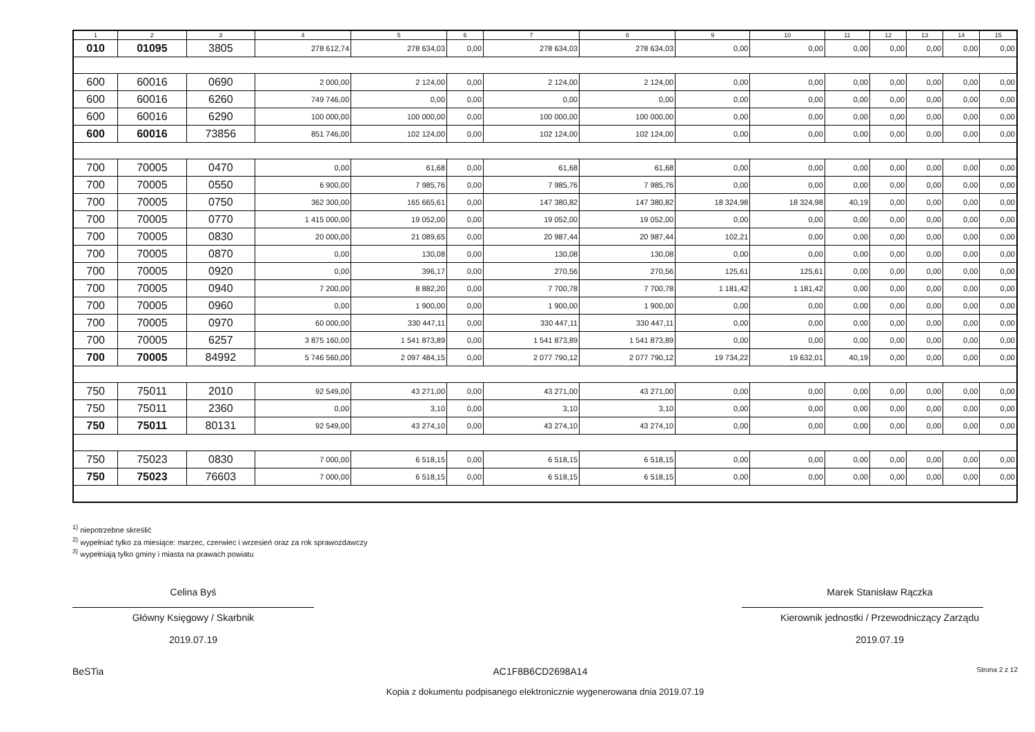| 1 | 2 | 3 | 4 | 5 | 6 | 7 | 8 | 9 | 10 | 11 | 12 | 13 | 14 | 15 |
| --- | --- | --- | --- | --- | --- | --- | --- | --- | --- | --- | --- | --- | --- | --- |
| 010 | 01095 | 3805 | 278 612,74 | 278 634,03 | 0,00 | 278 634,03 | 278 634,03 | 0,00 | 0,00 | 0,00 | 0,00 | 0,00 | 0,00 | 0,00 |
| 600 | 60016 | 0690 | 2 000,00 | 2 124,00 | 0,00 | 2 124,00 | 2 124,00 | 0,00 | 0,00 | 0,00 | 0,00 | 0,00 | 0,00 | 0,00 |
| 600 | 60016 | 6260 | 749 746,00 | 0,00 | 0,00 | 0,00 | 0,00 | 0,00 | 0,00 | 0,00 | 0,00 | 0,00 | 0,00 | 0,00 |
| 600 | 60016 | 6290 | 100 000,00 | 100 000,00 | 0,00 | 100 000,00 | 100 000,00 | 0,00 | 0,00 | 0,00 | 0,00 | 0,00 | 0,00 | 0,00 |
| 600 | 60016 | 73856 | 851 746,00 | 102 124,00 | 0,00 | 102 124,00 | 102 124,00 | 0,00 | 0,00 | 0,00 | 0,00 | 0,00 | 0,00 | 0,00 |
| 700 | 70005 | 0470 | 0,00 | 61,68 | 0,00 | 61,68 | 61,68 | 0,00 | 0,00 | 0,00 | 0,00 | 0,00 | 0,00 | 0,00 |
| 700 | 70005 | 0550 | 6 900,00 | 7 985,76 | 0,00 | 7 985,76 | 7 985,76 | 0,00 | 0,00 | 0,00 | 0,00 | 0,00 | 0,00 | 0,00 |
| 700 | 70005 | 0750 | 362 300,00 | 165 665,61 | 0,00 | 147 380,82 | 147 380,82 | 18 324,98 | 18 324,98 | 40,19 | 0,00 | 0,00 | 0,00 | 0,00 |
| 700 | 70005 | 0770 | 1 415 000,00 | 19 052,00 | 0,00 | 19 052,00 | 19 052,00 | 0,00 | 0,00 | 0,00 | 0,00 | 0,00 | 0,00 | 0,00 |
| 700 | 70005 | 0830 | 20 000,00 | 21 089,65 | 0,00 | 20 987,44 | 20 987,44 | 102,21 | 0,00 | 0,00 | 0,00 | 0,00 | 0,00 | 0,00 |
| 700 | 70005 | 0870 | 0,00 | 130,08 | 0,00 | 130,08 | 130,08 | 0,00 | 0,00 | 0,00 | 0,00 | 0,00 | 0,00 | 0,00 |
| 700 | 70005 | 0920 | 0,00 | 396,17 | 0,00 | 270,56 | 270,56 | 125,61 | 125,61 | 0,00 | 0,00 | 0,00 | 0,00 | 0,00 |
| 700 | 70005 | 0940 | 7 200,00 | 8 882,20 | 0,00 | 7 700,78 | 7 700,78 | 1 181,42 | 1 181,42 | 0,00 | 0,00 | 0,00 | 0,00 | 0,00 |
| 700 | 70005 | 0960 | 0,00 | 1 900,00 | 0,00 | 1 900,00 | 1 900,00 | 0,00 | 0,00 | 0,00 | 0,00 | 0,00 | 0,00 | 0,00 |
| 700 | 70005 | 0970 | 60 000,00 | 330 447,11 | 0,00 | 330 447,11 | 330 447,11 | 0,00 | 0,00 | 0,00 | 0,00 | 0,00 | 0,00 | 0,00 |
| 700 | 70005 | 6257 | 3 875 160,00 | 1 541 873,89 | 0,00 | 1 541 873,89 | 1 541 873,89 | 0,00 | 0,00 | 0,00 | 0,00 | 0,00 | 0,00 | 0,00 |
| 700 | 70005 | 84992 | 5 746 560,00 | 2 097 484,15 | 0,00 | 2 077 790,12 | 2 077 790,12 | 19 734,22 | 19 632,01 | 40,19 | 0,00 | 0,00 | 0,00 | 0,00 |
| 750 | 75011 | 2010 | 92 549,00 | 43 271,00 | 0,00 | 43 271,00 | 43 271,00 | 0,00 | 0,00 | 0,00 | 0,00 | 0,00 | 0,00 | 0,00 |
| 750 | 75011 | 2360 | 0,00 | 3,10 | 0,00 | 3,10 | 3,10 | 0,00 | 0,00 | 0,00 | 0,00 | 0,00 | 0,00 | 0,00 |
| 750 | 75011 | 80131 | 92 549,00 | 43 274,10 | 0,00 | 43 274,10 | 43 274,10 | 0,00 | 0,00 | 0,00 | 0,00 | 0,00 | 0,00 | 0,00 |
| 750 | 75023 | 0830 | 7 000,00 | 6 518,15 | 0,00 | 6 518,15 | 6 518,15 | 0,00 | 0,00 | 0,00 | 0,00 | 0,00 | 0,00 | 0,00 |
| 750 | 75023 | 76603 | 7 000,00 | 6 518,15 | 0,00 | 6 518,15 | 6 518,15 | 0,00 | 0,00 | 0,00 | 0,00 | 0,00 | 0,00 | 0,00 |
<sup>1)</sup> niepotrzebne skreślić
<sup>2)</sup> wypełniać tylko za miesiące: marzec, czerwiec i wrzesień oraz za rok sprawozdawczy
<sup>3)</sup> wypełniają tylko gminy i miasta na prawach powiatu
Celina Byś
Główny Księgowy / Skarbnik
2019.07.19
Marek Stanisław Rączka
Kierownik jednostki / Przewodniczący Zarządu
2019.07.19
BeSTia AC1F8B6CD2698A14 Strona 2 z 12
Kopia z dokumentu podpisanego elektronicznie wygenerowana dnia 2019.07.19